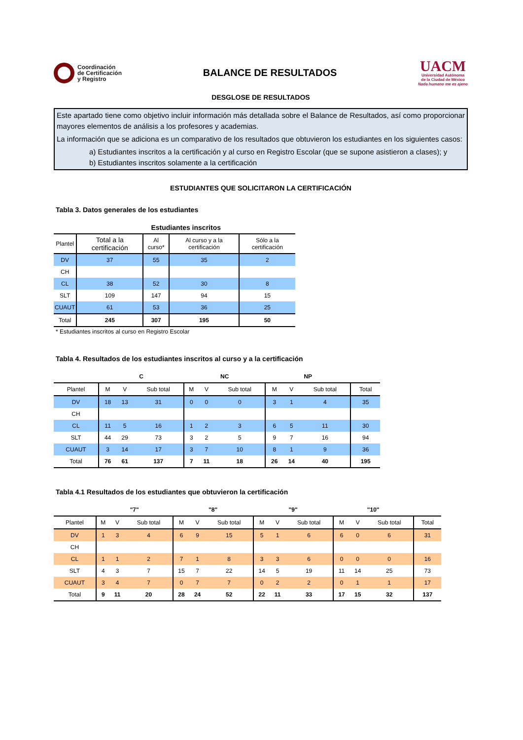Coordinación
de Certificación
y Registro
BALANCE DE RESULTADOS
UACM
Universidad Autónoma
de la Ciudad de México
Nada humano me es ajeno
DESGLOSE DE RESULTADOS
Este apartado tiene como objetivo incluir información más detallada sobre el Balance de Resultados, así como proporcionar mayores elementos de análisis a los profesores y academias.
La información que se adiciona es un comparativo de los resultados que obtuvieron los estudiantes en los siguientes casos:
a) Estudiantes inscritos a la certificación y al curso en Registro Escolar (que se supone asistieron a clases); y
b) Estudiantes inscritos solamente a la certificación
ESTUDIANTES QUE SOLICITARON LA CERTIFICACIÓN
Tabla 3. Datos generales de los estudiantes
| | Estudiantes inscritos | | | |
| Plantel | Total a la certificación | Al curso* | Al curso y a la certificación | Sólo a la certificación |
| DV | 37 | 55 | 35 | 2 |
| CH | | | | |
| CL | 38 | 52 | 30 | 8 |
| SLT | 109 | 147 | 94 | 15 |
| CUAUT | 61 | 53 | 36 | 25 |
| Total | 245 | 307 | 195 | 50 |
* Estudiantes inscritos al curso en Registro Escolar
Tabla 4. Resultados de los estudiantes inscritos al curso y a la certificación
| | C | | | NC | | | NP | | | |
| Plantel | M | V | Sub total | M | V | Sub total | M | V | Sub total | Total |
| DV | 18 | 13 | 31 | 0 | 0 | 0 | 3 | 1 | 4 | 35 |
| CH | | | | | | | | | | |
| CL | 11 | 5 | 16 | 1 | 2 | 3 | 6 | 5 | 11 | 30 |
| SLT | 44 | 29 | 73 | 3 | 2 | 5 | 9 | 7 | 16 | 94 |
| CUAUT | 3 | 14 | 17 | 3 | 7 | 10 | 8 | 1 | 9 | 36 |
| Total | 76 | 61 | 137 | 7 | 11 | 18 | 26 | 14 | 40 | 195 |
Tabla 4.1 Resultados de los estudiantes que obtuvieron la certificación
| | "7" | | | "8" | | | "9" | | | "10" | | | |
| Plantel | M | V | Sub total | M | V | Sub total | M | V | Sub total | M | V | Sub total | Total |
| DV | 1 | 3 | 4 | 6 | 9 | 15 | 5 | 1 | 6 | 6 | 0 | 6 | 31 |
| CH | | | | | | | | | | | | | |
| CL | 1 | 1 | 2 | 7 | 1 | 8 | 3 | 3 | 6 | 0 | 0 | 0 | 16 |
| SLT | 4 | 3 | 7 | 15 | 7 | 22 | 14 | 5 | 19 | 11 | 14 | 25 | 73 |
| CUAUT | 3 | 4 | 7 | 0 | 7 | 7 | 0 | 2 | 2 | 0 | 1 | 1 | 17 |
| Total | 9 | 11 | 20 | 28 | 24 | 52 | 22 | 11 | 33 | 17 | 15 | 32 | 137 |